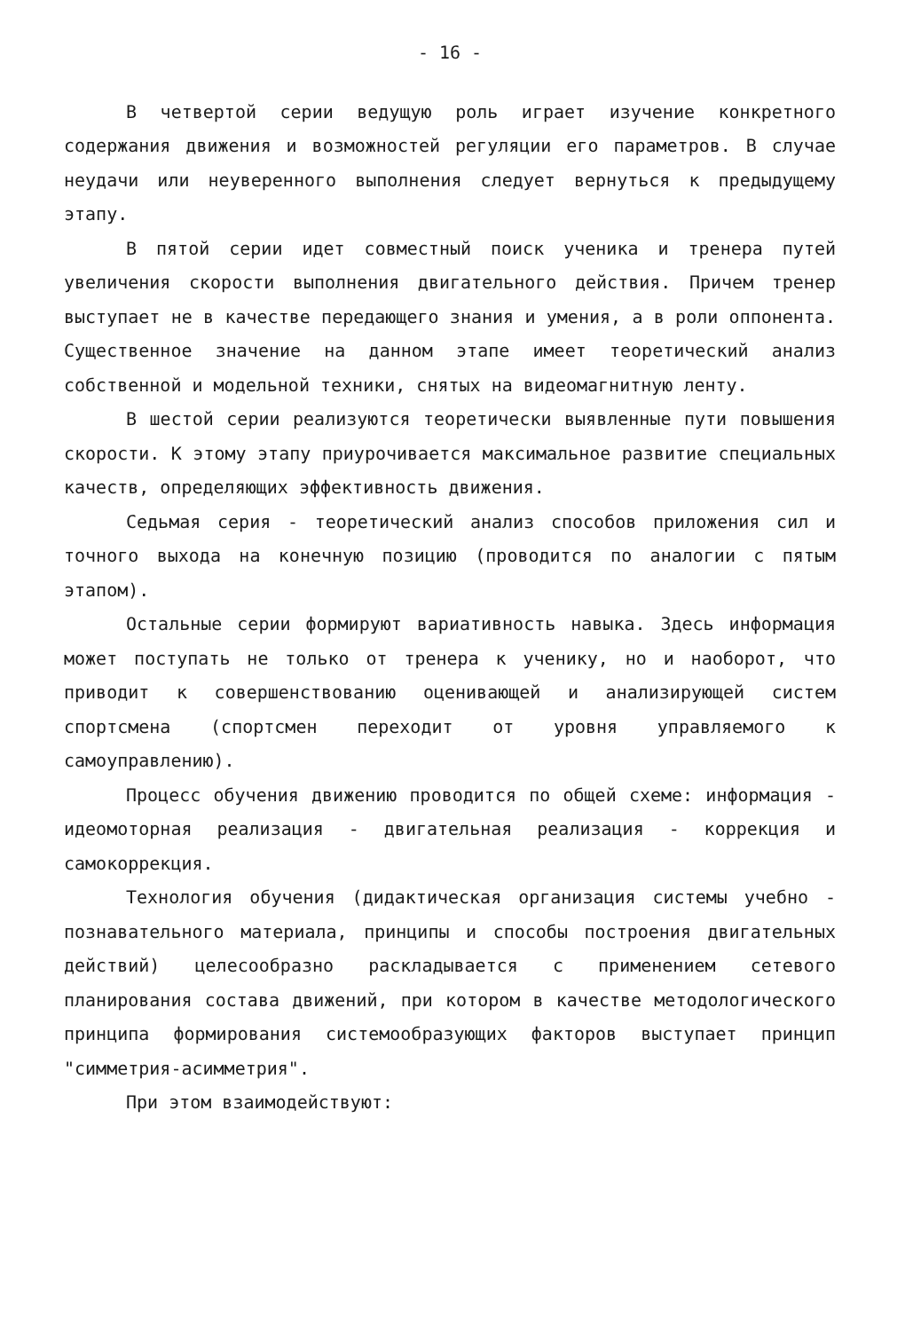- 16 -
В четвертой серии ведущую роль играет изучение конкретного содержания движения и возможностей регуляции его параметров. В случае неудачи или неуверенного выполнения следует вернуться к предыдущему этапу.
В пятой серии идет совместный поиск ученика и тренера путей увеличения скорости выполнения двигательного действия. Причем тренер выступает не в качестве передающего знания и умения, а в роли оппонента. Существенное значение на данном этапе имеет теоретический анализ собственной и модельной техники, снятых на видеомагнитную ленту.
В шестой серии реализуются теоретически выявленные пути повышения скорости. К этому этапу приурочивается максимальное развитие специальных качеств, определяющих эффективность движения.
Седьмая серия - теоретический анализ способов приложения сил и точного выхода на конечную позицию (проводится по аналогии с пятым этапом).
Остальные серии формируют вариативность навыка. Здесь информация может поступать не только от тренера к ученику, но и наоборот, что приводит к совершенствованию оценивающей и анализирующей систем спортсмена (спортсмен переходит от уровня управляемого к самоуправлению).
Процесс обучения движению проводится по общей схеме: информация - идеомоторная реализация - двигательная реализация - коррекция и самокоррекция.
Технология обучения (дидактическая организация системы учебно - познавательного материала, принципы и способы построения двигательных действий) целесообразно раскладывается с применением сетевого планирования состава движений, при котором в качестве методологического принципа формирования системообразующих факторов выступает принцип "симметрия-асимметрия".
При этом взаимодействуют: